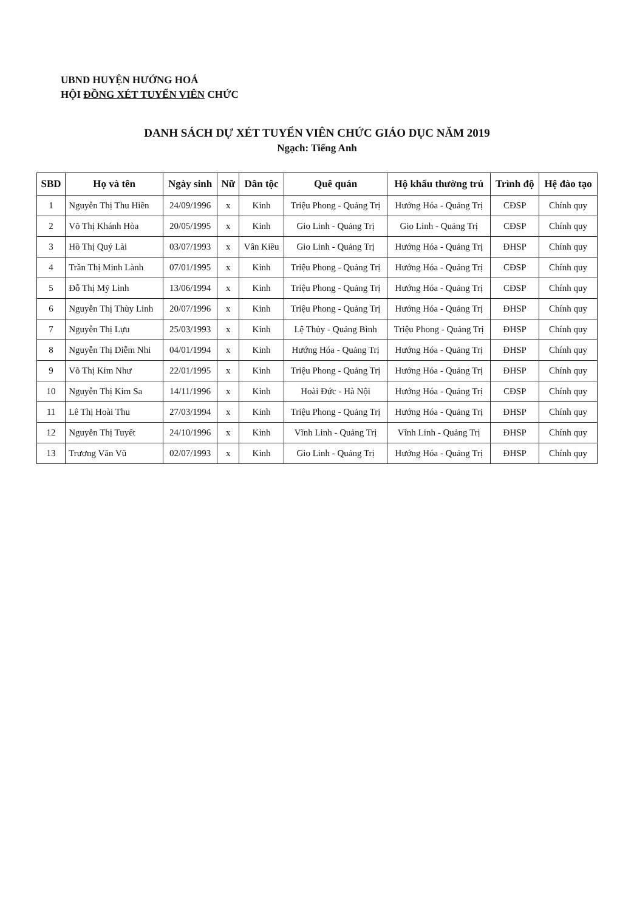UBND HUYỆN HƯỚNG HOÁ
HỘI ĐỒNG XÉT TUYỂN VIÊN CHỨC
DANH SÁCH DỰ XÉT TUYỂN VIÊN CHỨC GIÁO DỤC NĂM 2019
Ngạch: Tiếng Anh
| SBD | Họ và tên | Ngày sinh | Nữ | Dân tộc | Quê quán | Hộ khẩu thường trú | Trình độ | Hệ đào tạo |
| --- | --- | --- | --- | --- | --- | --- | --- | --- |
| 1 | Nguyễn Thị Thu Hiền | 24/09/1996 | x | Kinh | Triệu Phong - Quảng Trị | Hướng Hóa - Quảng Trị | CĐSP | Chính quy |
| 2 | Võ Thị Khánh Hòa | 20/05/1995 | x | Kinh | Gio Linh - Quảng Trị | Gio Linh - Quảng Trị | CĐSP | Chính quy |
| 3 | Hồ Thị Quý Lài | 03/07/1993 | x | Vân Kiều | Gio Linh - Quảng Trị | Hướng Hóa - Quảng Trị | ĐHSP | Chính quy |
| 4 | Trần Thị Minh Lành | 07/01/1995 | x | Kinh | Triệu Phong - Quảng Trị | Hướng Hóa - Quảng Trị | CĐSP | Chính quy |
| 5 | Đỗ Thị Mỹ Linh | 13/06/1994 | x | Kinh | Triệu Phong - Quảng Trị | Hướng Hóa - Quảng Trị | CĐSP | Chính quy |
| 6 | Nguyễn Thị Thùy Linh | 20/07/1996 | x | Kinh | Triệu Phong - Quảng Trị | Hướng Hóa - Quảng Trị | ĐHSP | Chính quy |
| 7 | Nguyễn Thị Lựu | 25/03/1993 | x | Kinh | Lệ Thủy - Quảng Bình | Triệu Phong - Quảng Trị | ĐHSP | Chính quy |
| 8 | Nguyễn Thị Diễm Nhi | 04/01/1994 | x | Kinh | Hướng Hóa - Quảng Trị | Hướng Hóa - Quảng Trị | ĐHSP | Chính quy |
| 9 | Võ Thị Kim Như | 22/01/1995 | x | Kinh | Triệu Phong - Quảng Trị | Hướng Hóa - Quảng Trị | ĐHSP | Chính quy |
| 10 | Nguyễn Thị Kim Sa | 14/11/1996 | x | Kinh | Hoài Đức - Hà Nội | Hướng Hóa - Quảng Trị | CĐSP | Chính quy |
| 11 | Lê Thị Hoài Thu | 27/03/1994 | x | Kinh | Triệu Phong - Quảng Trị | Hướng Hóa - Quảng Trị | ĐHSP | Chính quy |
| 12 | Nguyễn Thị Tuyết | 24/10/1996 | x | Kinh | Vĩnh Linh - Quảng Trị | Vĩnh Linh - Quảng Trị | ĐHSP | Chính quy |
| 13 | Trương Văn Vũ | 02/07/1993 | x | Kinh | Gio Linh - Quảng Trị | Hướng Hóa - Quảng Trị | ĐHSP | Chính quy |